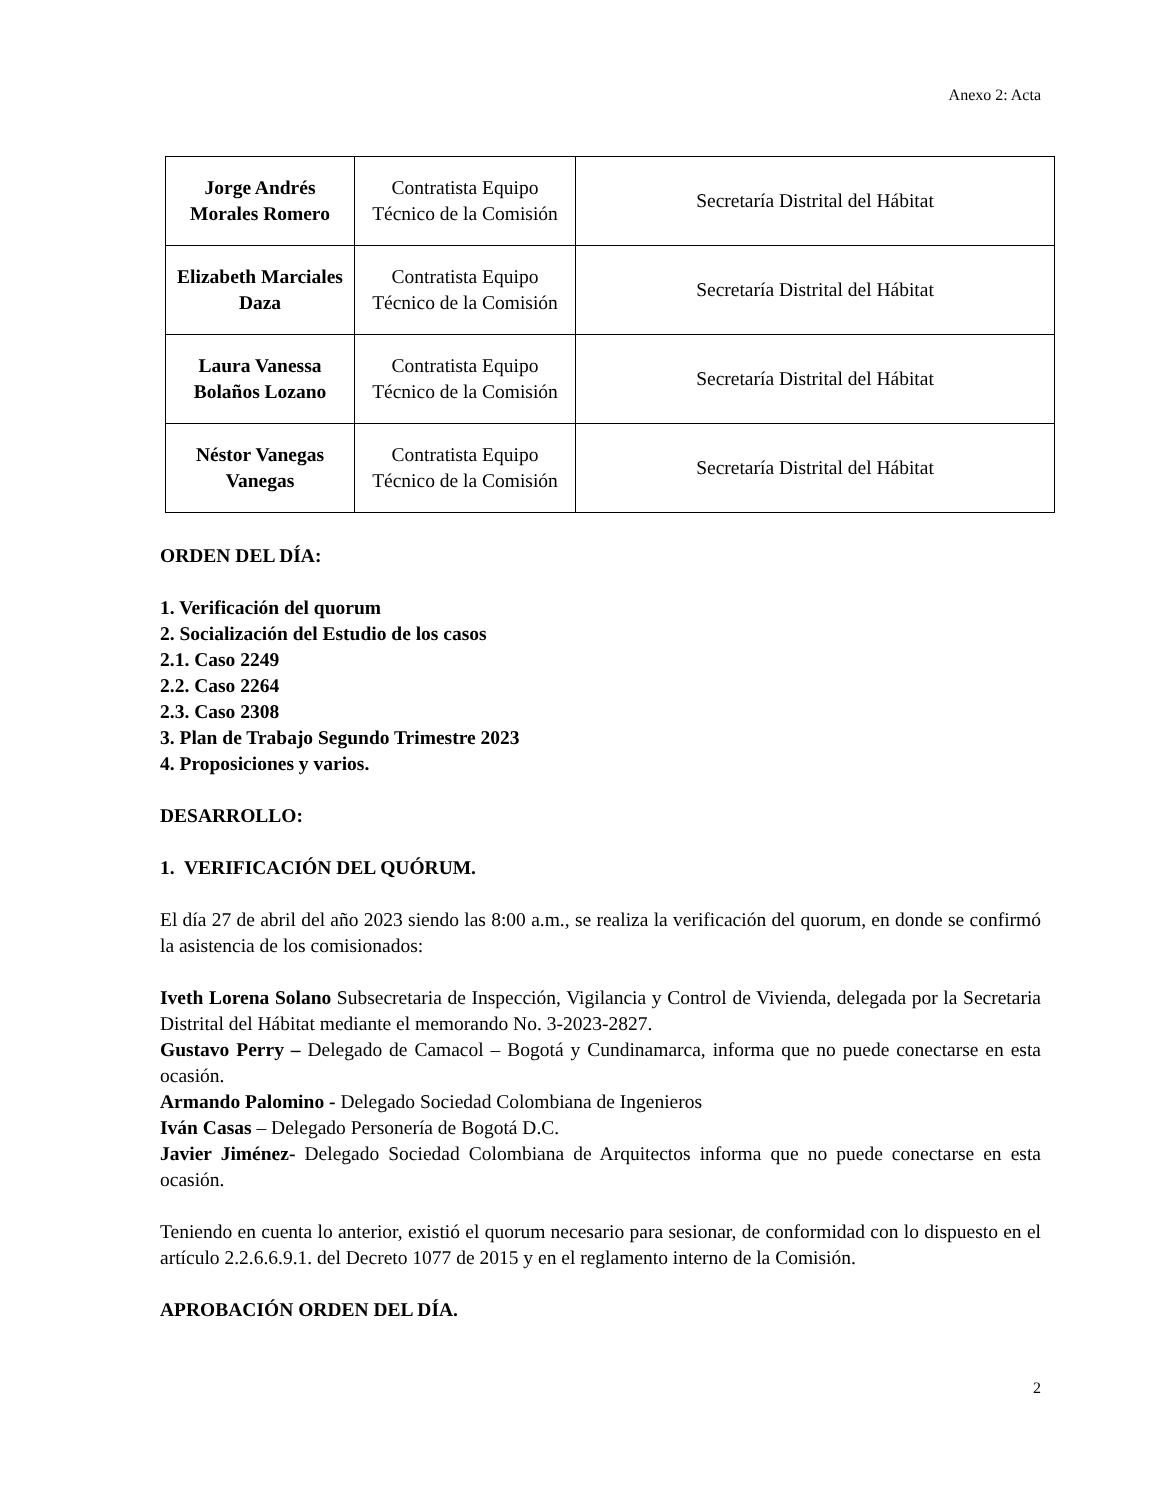Anexo 2: Acta
| Jorge Andrés Morales Romero | Contratista Equipo Técnico de la Comisión | Secretaría Distrital del Hábitat |
| Elizabeth Marciales Daza | Contratista Equipo Técnico de la Comisión | Secretaría Distrital del Hábitat |
| Laura Vanessa Bolaños Lozano | Contratista Equipo Técnico de la Comisión | Secretaría Distrital del Hábitat |
| Néstor Vanegas Vanegas | Contratista Equipo Técnico de la Comisión | Secretaría Distrital del Hábitat |
ORDEN DEL DÍA:
1. Verificación del quorum
2. Socialización del Estudio de los casos
2.1. Caso 2249
2.2. Caso 2264
2.3. Caso 2308
3. Plan de Trabajo Segundo Trimestre 2023
4. Proposiciones y varios.
DESARROLLO:
1. VERIFICACIÓN DEL QUÓRUM.
El día 27 de abril del año 2023 siendo las 8:00 a.m., se realiza la verificación del quorum, en donde se confirmó la asistencia de los comisionados:
Iveth Lorena Solano Subsecretaria de Inspección, Vigilancia y Control de Vivienda, delegada por la Secretaria Distrital del Hábitat mediante el memorando No. 3-2023-2827.
Gustavo Perry – Delegado de Camacol – Bogotá y Cundinamarca, informa que no puede conectarse en esta ocasión.
Armando Palomino - Delegado Sociedad Colombiana de Ingenieros
Iván Casas – Delegado Personería de Bogotá D.C.
Javier Jiménez- Delegado Sociedad Colombiana de Arquitectos informa que no puede conectarse en esta ocasión.
Teniendo en cuenta lo anterior, existió el quorum necesario para sesionar, de conformidad con lo dispuesto en el artículo 2.2.6.6.9.1. del Decreto 1077 de 2015 y en el reglamento interno de la Comisión.
APROBACIÓN ORDEN DEL DÍA.
2